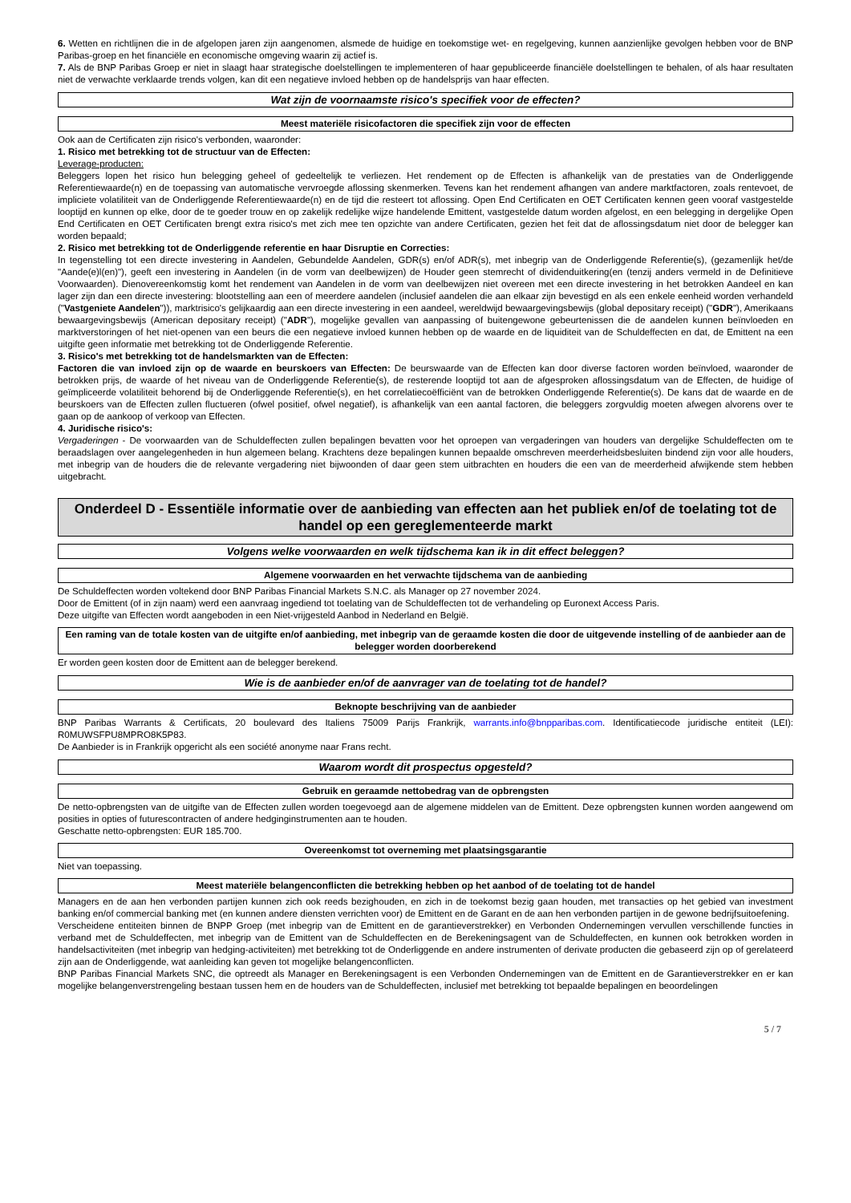6. Wetten en richtlijnen die in de afgelopen jaren zijn aangenomen, alsmede de huidige en toekomstige wet- en regelgeving, kunnen aanzienlijke gevolgen hebben voor de BNP Paribas-groep en het financiële en economische omgeving waarin zij actief is.
7. Als de BNP Paribas Groep er niet in slaagt haar strategische doelstellingen te implementeren of haar gepubliceerde financiële doelstellingen te behalen, of als haar resultaten niet de verwachte verklaarde trends volgen, kan dit een negatieve invloed hebben op de handelsprijs van haar effecten.
Wat zijn de voornaamste risico's specifiek voor de effecten?
Meest materiële risicofactoren die specifiek zijn voor de effecten
Ook aan de Certificaten zijn risico's verbonden, waaronder:
1. Risico met betrekking tot de structuur van de Effecten:
Leverage-producten:
Beleggers lopen het risico hun belegging geheel of gedeeltelijk te verliezen. Het rendement op de Effecten is afhankelijk van de prestaties van de Onderliggende Referentiewaarde(n) en de toepassing van automatische vervroegde aflossing skenmerken. Tevens kan het rendement afhangen van andere marktfactoren, zoals rentevoet, de impliciete volatiliteit van de Onderliggende Referentiewaarde(n) en de tijd die resteert tot aflossing. Open End Certificaten en OET Certificaten kennen geen vooraf vastgestelde looptijd en kunnen op elke, door de te goeder trouw en op zakelijk redelijke wijze handelende Emittent, vastgestelde datum worden afgelost, en een belegging in dergelijke Open End Certificaten en OET Certificaten brengt extra risico's met zich mee ten opzichte van andere Certificaten, gezien het feit dat de aflossingsdatum niet door de belegger kan worden bepaald;
2. Risico met betrekking tot de Onderliggende referentie en haar Disruptie en Correcties:
In tegenstelling tot een directe investering in Aandelen, Gebundelde Aandelen, GDR(s) en/of ADR(s), met inbegrip van de Onderliggende Referentie(s), (gezamenlijk het/de "Aande(e)l(en)"), geeft een investering in Aandelen (in de vorm van deelbewijzen) de Houder geen stemrecht of dividenduitkering(en (tenzij anders vermeld in de Definitieve Voorwaarden). Dienovereenkomstig komt het rendement van Aandelen in de vorm van deelbewijzen niet overeen met een directe investering in het betrokken Aandeel en kan lager zijn dan een directe investering: blootstelling aan een of meerdere aandelen (inclusief aandelen die aan elkaar zijn bevestigd en als een enkele eenheid worden verhandeld ("Vastgeniete Aandelen")), marktrisico's gelijkaardig aan een directe investering in een aandeel, wereldwijd bewaargevingsbewijs (global depositary receipt) ("GDR"), Amerikaans bewaargevingsbewijs (American depositary receipt) ("ADR"), mogelijke gevallen van aanpassing of buitengewone gebeurtenissen die de aandelen kunnen beïnvloeden en marktverstoringen of het niet-openen van een beurs die een negatieve invloed kunnen hebben op de waarde en de liquiditeit van de Schuldeffecten en dat, de Emittent na een uitgifte geen informatie met betrekking tot de Onderliggende Referentie.
3. Risico's met betrekking tot de handelsmarkten van de Effecten:
Factoren die van invloed zijn op de waarde en beurskoers van Effecten: De beurswaarde van de Effecten kan door diverse factoren worden beïnvloed, waaronder de betrokken prijs, de waarde of het niveau van de Onderliggende Referentie(s), de resterende looptijd tot aan de afgesproken aflossingsdatum van de Effecten, de huidige of geïmpliceerde volatiliteit behorend bij de Onderliggende Referentie(s), en het correlatiecoëfficiënt van de betrokken Onderliggende Referentie(s). De kans dat de waarde en de beurskoers van de Effecten zullen fluctueren (ofwel positief, ofwel negatief), is afhankelijk van een aantal factoren, die beleggers zorgvuldig moeten afwegen alvorens over te gaan op de aankoop of verkoop van Effecten.
4. Juridische risico's:
Vergaderingen - De voorwaarden van de Schuldeffecten zullen bepalingen bevatten voor het oproepen van vergaderingen van houders van dergelijke Schuldeffecten om te beraadslagen over aangelegenheden in hun algemeen belang. Krachtens deze bepalingen kunnen bepaalde omschreven meerderheidsbesluiten bindend zijn voor alle houders, met inbegrip van de houders die de relevante vergadering niet bijwoonden of daar geen stem uitbrachten en houders die een van de meerderheid afwijkende stem hebben uitgebracht.
Onderdeel D - Essentiële informatie over de aanbieding van effecten aan het publiek en/of de toelating tot de handel op een gereglementeerde markt
Volgens welke voorwaarden en welk tijdschema kan ik in dit effect beleggen?
Algemene voorwaarden en het verwachte tijdschema van de aanbieding
De Schuldeffecten worden voltekend door BNP Paribas Financial Markets S.N.C. als Manager op 27 november 2024.
Door de Emittent (of in zijn naam) werd een aanvraag ingediend tot toelating van de Schuldeffecten tot de verhandeling op Euronext Access Paris.
Deze uitgifte van Effecten wordt aangeboden in een Niet-vrijgesteld Aanbod in Nederland en België.
Een raming van de totale kosten van de uitgifte en/of aanbieding, met inbegrip van de geraamde kosten die door de uitgevende instelling of de aanbieder aan de belegger worden doorberekend
Er worden geen kosten door de Emittent aan de belegger berekend.
Wie is de aanbieder en/of de aanvrager van de toelating tot de handel?
Beknopte beschrijving van de aanbieder
BNP Paribas Warrants & Certificats, 20 boulevard des Italiens 75009 Parijs Frankrijk, warrants.info@bnpparibas.com. Identificatiecode juridische entiteit (LEI): R0MUWSFPU8MPRO8K5P83.
De Aanbieder is in Frankrijk opgericht als een société anonyme naar Frans recht.
Waarom wordt dit prospectus opgesteld?
Gebruik en geraamde nettobedrag van de opbrengsten
De netto-opbrengsten van de uitgifte van de Effecten zullen worden toegevoegd aan de algemene middelen van de Emittent. Deze opbrengsten kunnen worden aangewend om posities in opties of futurescontracten of andere hedginginstrumenten aan te houden.
Geschatte netto-opbrengsten: EUR 185.700.
Overeenkomst tot overneming met plaatsingsgarantie
Niet van toepassing.
Meest materiële belangenconflicten die betrekking hebben op het aanbod of de toelating tot de handel
Managers en de aan hen verbonden partijen kunnen zich ook reeds bezighouden, en zich in de toekomst bezig gaan houden, met transacties op het gebied van investment banking en/of commercial banking met (en kunnen andere diensten verrichten voor) de Emittent en de Garant en de aan hen verbonden partijen in de gewone bedrijfsuitoefening.
Verscheidene entiteiten binnen de BNPP Groep (met inbegrip van de Emittent en de garantieverstrekker) en Verbonden Ondernemingen vervullen verschillende functies in verband met de Schuldeffecten, met inbegrip van de Emittent van de Schuldeffecten en de Berekeningsagent van de Schuldeffecten, en kunnen ook betrokken worden in handelsactiviteiten (met inbegrip van hedging-activiteiten) met betrekking tot de Onderliggende en andere instrumenten of derivate producten die gebaseerd zijn op of gerelateerd zijn aan de Onderliggende, wat aanleiding kan geven tot mogelijke belangenconflicten.
BNP Paribas Financial Markets SNC, die optreedt als Manager en Berekeningsagent is een Verbonden Ondernemingen van de Emittent en de Garantieverstrekker en er kan mogelijke belangenverstrengeling bestaan tussen hem en de houders van de Schuldeffecten, inclusief met betrekking tot bepaalde bepalingen en beoordelingen
5 / 7